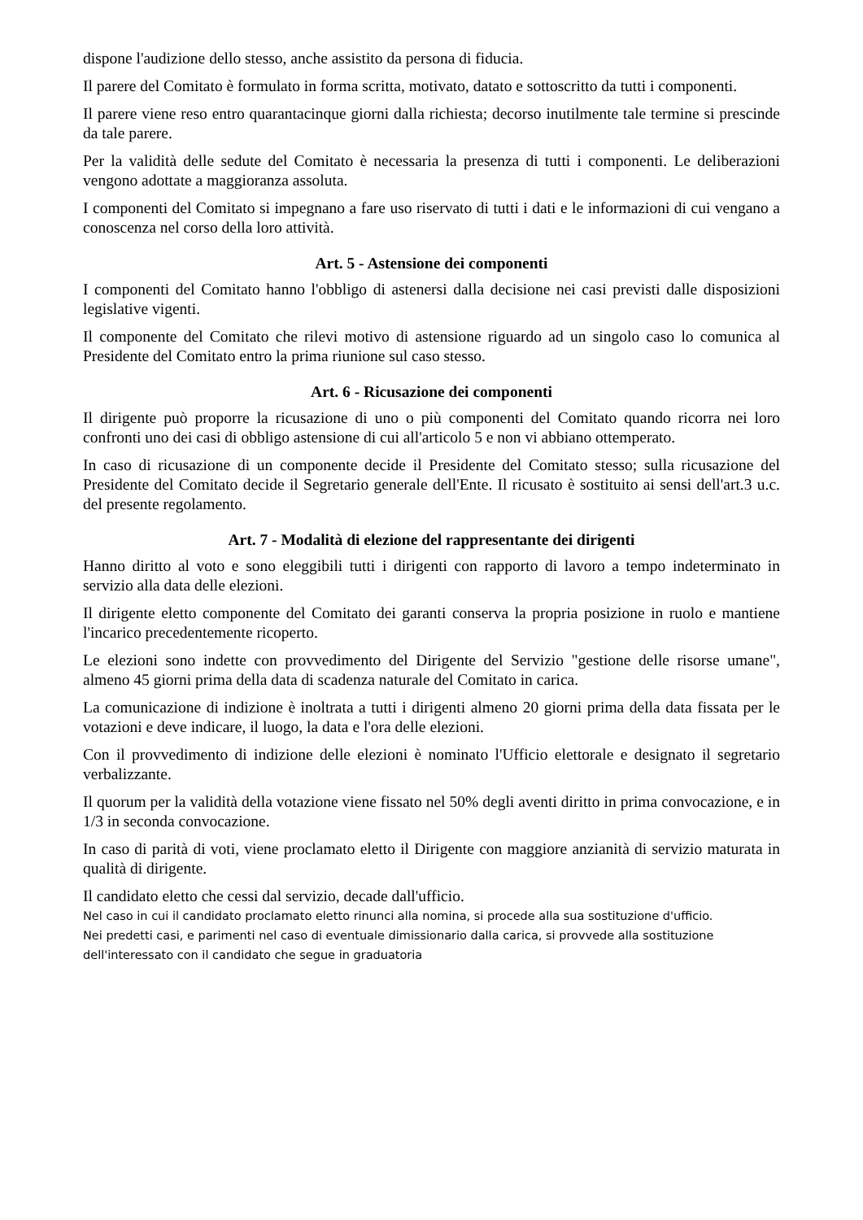dispone l'audizione dello stesso, anche assistito da persona di fiducia.
Il parere del Comitato è formulato in forma scritta, motivato, datato e sottoscritto da tutti i componenti.
Il parere viene reso entro quarantacinque giorni dalla richiesta; decorso inutilmente tale termine si prescinde da tale parere.
Per la validità delle sedute del Comitato è necessaria la presenza di tutti i componenti. Le deliberazioni vengono adottate a maggioranza assoluta.
I componenti del Comitato si impegnano a fare uso riservato di tutti i dati e le informazioni di cui vengano a conoscenza nel corso della loro attività.
Art. 5 - Astensione dei componenti
I componenti del Comitato hanno l'obbligo di astenersi dalla decisione nei casi previsti dalle disposizioni legislative vigenti.
Il componente del Comitato che rilevi motivo di astensione riguardo ad un singolo caso lo comunica al Presidente del Comitato entro la prima riunione sul caso stesso.
Art. 6 - Ricusazione dei componenti
Il dirigente può proporre la ricusazione di uno o più componenti del Comitato quando ricorra nei loro confronti uno dei casi di obbligo astensione di cui all'articolo 5 e non vi abbiano ottemperato.
In caso di ricusazione di un componente decide il Presidente del Comitato stesso; sulla ricusazione del Presidente del Comitato decide il Segretario generale dell'Ente. Il ricusato è sostituito ai sensi dell'art.3 u.c. del presente regolamento.
Art. 7 - Modalità di elezione del rappresentante dei dirigenti
Hanno diritto al voto e sono eleggibili tutti i dirigenti con rapporto di lavoro a tempo indeterminato in servizio alla data delle elezioni.
Il dirigente eletto componente del Comitato dei garanti conserva la propria posizione in ruolo e mantiene l'incarico precedentemente ricoperto.
Le elezioni sono indette con provvedimento del Dirigente del Servizio "gestione delle risorse umane", almeno 45 giorni prima della data di scadenza naturale del Comitato in carica.
La comunicazione di indizione è inoltrata a tutti i dirigenti almeno 20 giorni prima della data fissata per le votazioni e deve indicare, il luogo, la data e l'ora delle elezioni.
Con il provvedimento di indizione delle elezioni è nominato l'Ufficio elettorale e designato il segretario verbalizzante.
Il quorum per la validità della votazione viene fissato nel 50% degli aventi diritto in prima convocazione, e in 1/3 in seconda convocazione.
In caso di parità di voti, viene proclamato eletto il Dirigente con maggiore anzianità di servizio maturata in qualità di dirigente.
Il candidato eletto che cessi dal servizio, decade dall'ufficio.
Nel caso in cui il candidato proclamato eletto rinunci alla nomina, si procede alla sua sostituzione d'ufficio.
Nei predetti casi, e parimenti nel caso di eventuale dimissionario dalla carica, si provvede alla sostituzione dell'interessato con il candidato che segue in graduatoria